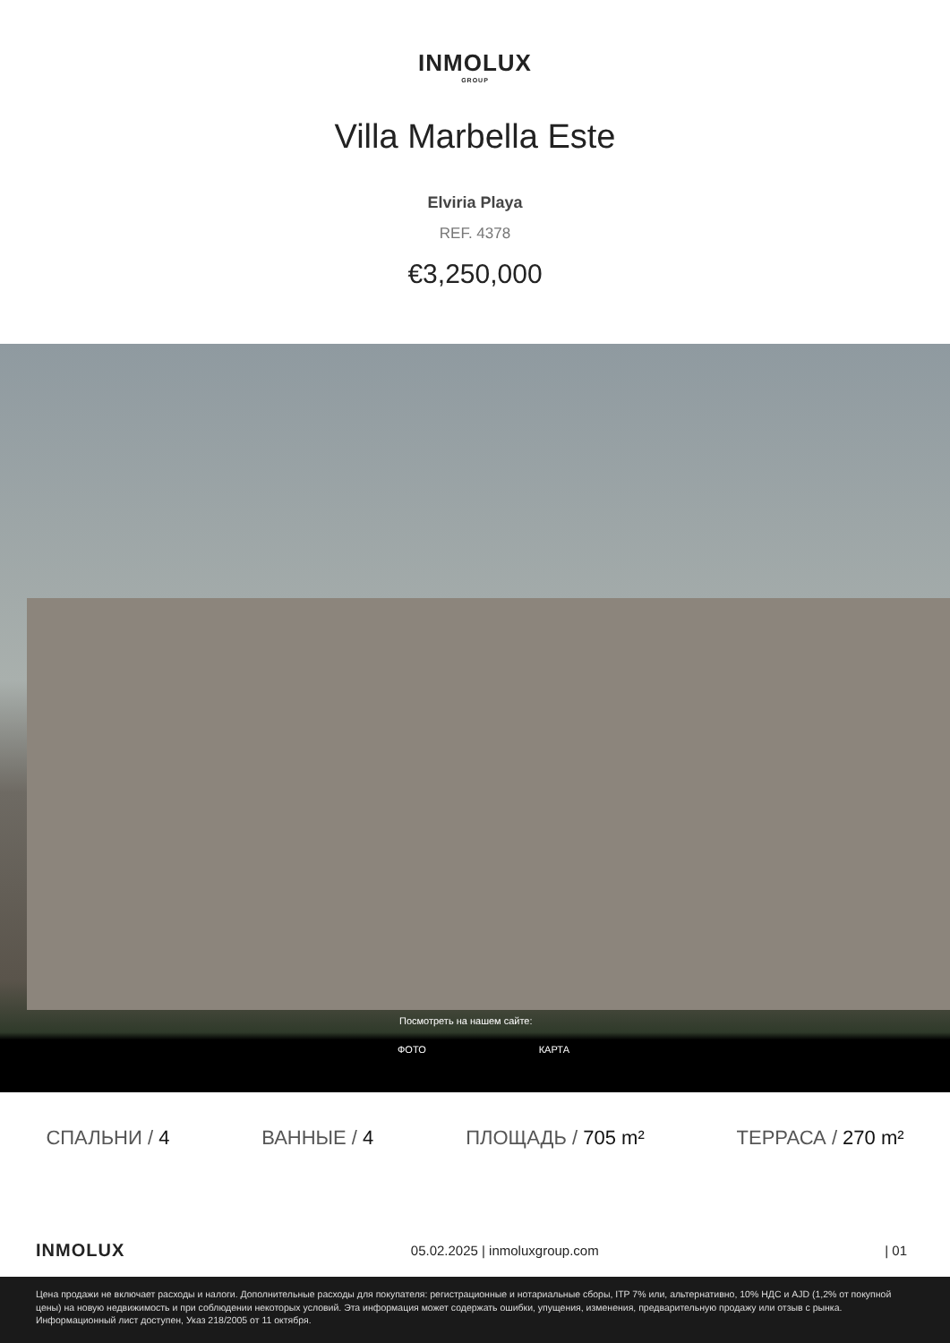INMOLUX
GROUP
Villa Marbella Este
Elviria Playa
REF. 4378
€3,250,000
Посмотреть на нашем сайте:
ФОТО КАРТА
СПАЛЬНИ / 4 ВАННЫЕ / 4 ПЛОЩАДЬ / 705 m² ТЕРРАСА / 270 m²
INMOLUX 05.02.2025 | inmoluxgroup.com | 01
Цена продажи не включает расходы и налоги. Дополнительные расходы для покупателя: регистрационные и нотариальные сборы, ITP 7% или, альтернативно, 10% НДС и AJD (1,2% от покупной цены) на новую недвижимость и при соблюдении некоторых условий. Эта информация может содержать ошибки, упущения, изменения, предварительную продажу или отзыв с рынка. Информационный лист доступен, Указ 218/2005 от 11 октября.